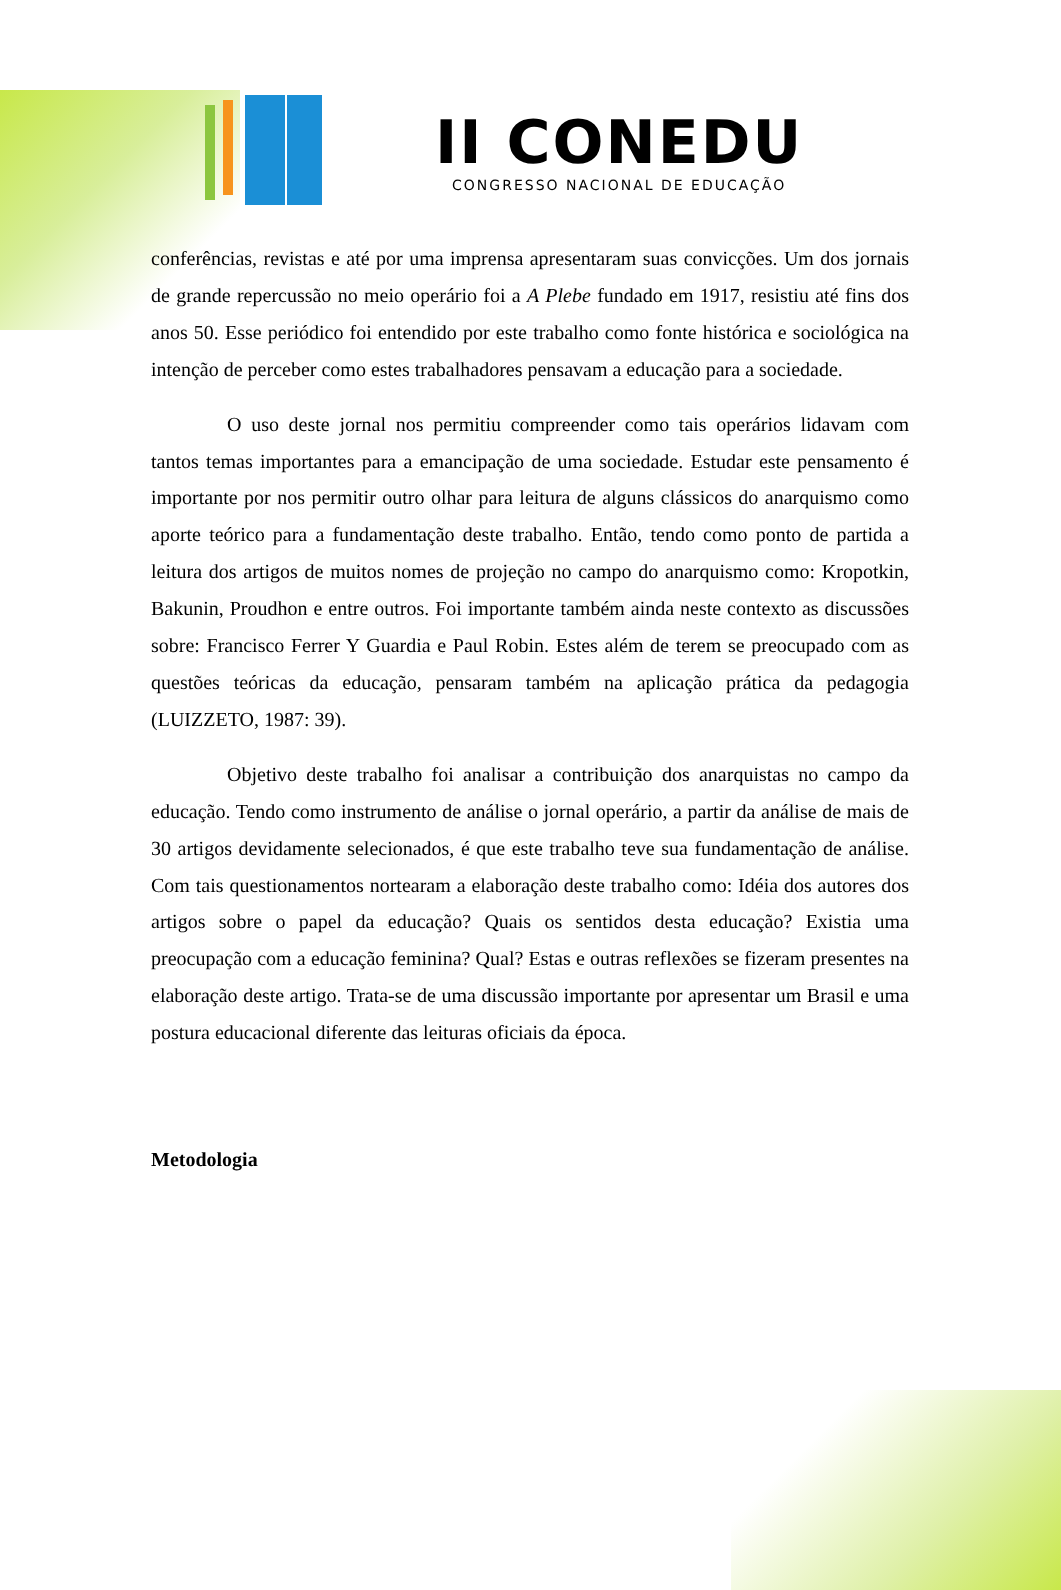II CONEDU
CONGRESSO NACIONAL DE EDUCAÇÃO
conferências, revistas e até por uma imprensa apresentaram suas convicções. Um dos jornais de grande repercussão no meio operário foi a A Plebe fundado em 1917, resistiu até fins dos anos 50. Esse periódico foi entendido por este trabalho como fonte histórica e sociológica na intenção de perceber como estes trabalhadores pensavam a educação para a sociedade.
O uso deste jornal nos permitiu compreender como tais operários lidavam com tantos temas importantes para a emancipação de uma sociedade. Estudar este pensamento é importante por nos permitir outro olhar para leitura de alguns clássicos do anarquismo como aporte teórico para a fundamentação deste trabalho. Então, tendo como ponto de partida a leitura dos artigos de muitos nomes de projeção no campo do anarquismo como: Kropotkin, Bakunin, Proudhon e entre outros. Foi importante também ainda neste contexto as discussões sobre: Francisco Ferrer Y Guardia e Paul Robin. Estes além de terem se preocupado com as questões teóricas da educação, pensaram também na aplicação prática da pedagogia (LUIZZETO, 1987: 39).
Objetivo deste trabalho foi analisar a contribuição dos anarquistas no campo da educação. Tendo como instrumento de análise o jornal operário, a partir da análise de mais de 30 artigos devidamente selecionados, é que este trabalho teve sua fundamentação de análise. Com tais questionamentos nortearam a elaboração deste trabalho como: Idéia dos autores dos artigos sobre o papel da educação? Quais os sentidos desta educação? Existia uma preocupação com a educação feminina? Qual? Estas e outras reflexões se fizeram presentes na elaboração deste artigo. Trata-se de uma discussão importante por apresentar um Brasil e uma postura educacional diferente das leituras oficiais da época.
Metodologia